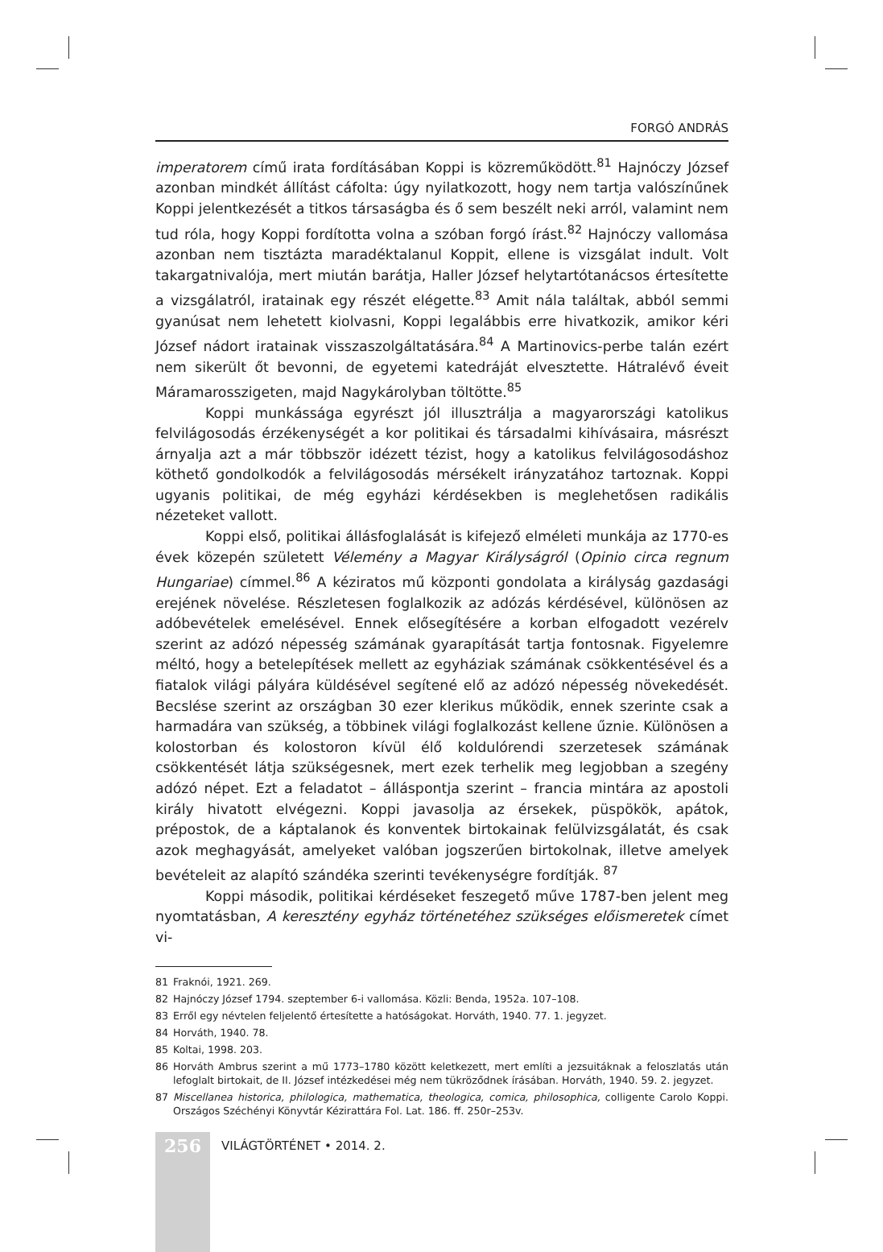FORGÓ ANDRÁS
imperatorem című irata fordításában Koppi is közreműködött.<sup>81</sup> Hajnóczy József azonban mindkét állítást cáfolta: úgy nyilatkozott, hogy nem tartja valószínűnek Koppi jelentkezését a titkos társaságba és ő sem beszélt neki arról, valamint nem tud róla, hogy Koppi fordította volna a szóban forgó írást.<sup>82</sup> Hajnóczy vallomása azonban nem tisztázta maradéktalanul Koppit, ellene is vizsgálat indult. Volt takargatnivalója, mert miután barátja, Haller József helytartótanácsos értesítette a vizsgálatról, iratainak egy részét elégette.<sup>83</sup> Amit nála találtak, abból semmi gyanúsat nem lehetett kiolvasni, Koppi legalábbis erre hivatkozik, amikor kéri József nádort iratainak visszaszolgáltatására.<sup>84</sup> A Martinovics-perbe talán ezért nem sikerült őt bevonni, de egyetemi katedráját elvesztette. Hátralévő éveit Máramarosszigeten, majd Nagykárolyban töltötte.<sup>85</sup>
Koppi munkássága egyrészt jól illusztrálja a magyarországi katolikus felvilágosodás érzékenységét a kor politikai és társadalmi kihívásaira, másrészt árnyalja azt a már többször idézett tézist, hogy a katolikus felvilágosodáshoz köthető gondolkodók a felvilágosodás mérsékelt irányzatához tartoznak. Koppi ugyanis politikai, de még egyházi kérdésekben is meglehetősen radikális nézeteket vallott.
Koppi első, politikai állásfoglalását is kifejező elméleti munkája az 1770-es évek közepén született Vélemény a Magyar Királyságról (Opinio circa regnum Hungariae) címmel.<sup>86</sup> A kéziratos mű központi gondolata a királyság gazdasági erejének növelése. Részletesen foglalkozik az adózás kérdésével, különösen az adóbevételek emelésével. Ennek elősegítésére a korban elfogadott vezérelv szerint az adózó népesség számának gyarapítását tartja fontosnak. Figyelemre méltó, hogy a betelepítések mellett az egyháziak számának csökkentésével és a fiatalok világi pályára küldésével segítené elő az adózó népesség növekedését. Becslése szerint az országban 30 ezer klerikus működik, ennek szerinte csak a harmadára van szükség, a többinek világi foglalkozást kellene űznie. Különösen a kolostorban és kolostoron kívül élő koldulórendi szerzetesek számának csökkentését látja szükségesnek, mert ezek terhelik meg legjobban a szegény adózó népet. Ezt a feladatot – álláspontja szerint – francia mintára az apostoli király hivatott elvégezni. Koppi javasolja az érsekek, püspökök, apátok, prépostok, de a káptalanok és konventek birtokainak felülvizsgálatát, és csak azok meghagyását, amelyeket valóban jogszerűen birtokolnak, illetve amelyek bevételeit az alapító szándéka szerinti tevékenységre fordítják. <sup>87</sup>
Koppi második, politikai kérdéseket feszegető műve 1787-ben jelent meg nyomtatásban, A keresztény egyház történetéhez szükséges előismeretek címet vi-
81 Fraknói, 1921. 269.
82 Hajnóczy József 1794. szeptember 6-i vallomása. Közli: Benda, 1952a. 107–108.
83 Erről egy névtelen feljelentő értesítette a hatóságokat. Horváth, 1940. 77. 1. jegyzet.
84 Horváth, 1940. 78.
85 Koltai, 1998. 203.
86 Horváth Ambrus szerint a mű 1773–1780 között keletkezett, mert említi a jezsuitáknak a feloszlatás után lefoglalt birtokait, de II. József intézkedései még nem tükröződnek írásában. Horváth, 1940. 59. 2. jegyzet.
87 Miscellanea historica, philologica, mathematica, theologica, comica, philosophica, colligente Carolo Koppi. Országos Széchényi Könyvtár Kézirattára Fol. Lat. 186. ff. 250r–253v.
256
VILÁGTÖRTÉNET • 2014. 2.